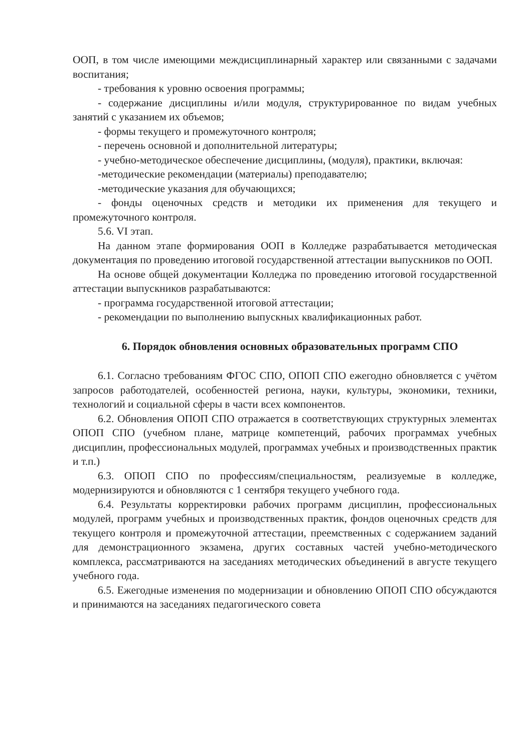ООП, в том числе имеющими междисциплинарный характер или связанными с задачами воспитания;
- требования к уровню освоения программы;
- содержание дисциплины и/или модуля, структурированное по видам учебных занятий с указанием их объемов;
- формы текущего и промежуточного контроля;
- перечень основной и дополнительной литературы;
- учебно-методическое обеспечение дисциплины, (модуля), практики, включая:
-методические рекомендации (материалы) преподавателю;
-методические указания для обучающихся;
- фонды оценочных средств и методики их применения для текущего и промежуточного контроля.
5.6. VI этап.
На данном этапе формирования ООП в Колледже разрабатывается методическая документация по проведению итоговой государственной аттестации выпускников по ООП.
На основе общей документации Колледжа по проведению итоговой государственной аттестации выпускников разрабатываются:
- программа государственной итоговой аттестации;
- рекомендации по выполнению выпускных квалификационных работ.
6. Порядок обновления основных образовательных программ СПО
6.1. Согласно требованиям ФГОС СПО, ОПОП СПО ежегодно обновляется с учётом запросов работодателей, особенностей региона, науки, культуры, экономики, техники, технологий и социальной сферы в части всех компонентов.
6.2. Обновления ОПОП СПО отражается в соответствующих структурных элементах ОПОП СПО (учебном плане, матрице компетенций, рабочих программах учебных дисциплин, профессиональных модулей, программах учебных и производственных практик и т.п.)
6.3. ОПОП СПО по профессиям/специальностям, реализуемые в колледже, модернизируются и обновляются с 1 сентября текущего учебного года.
6.4. Результаты корректировки рабочих программ дисциплин, профессиональных модулей, программ учебных и производственных практик, фондов оценочных средств для текущего контроля и промежуточной аттестации, преемственных с содержанием заданий для демонстрационного экзамена, других составных частей учебно-методического комплекса, рассматриваются на заседаниях методических объединений в августе текущего учебного года.
6.5. Ежегодные изменения по модернизации и обновлению ОПОП СПО обсуждаются и принимаются на заседаниях педагогического совета